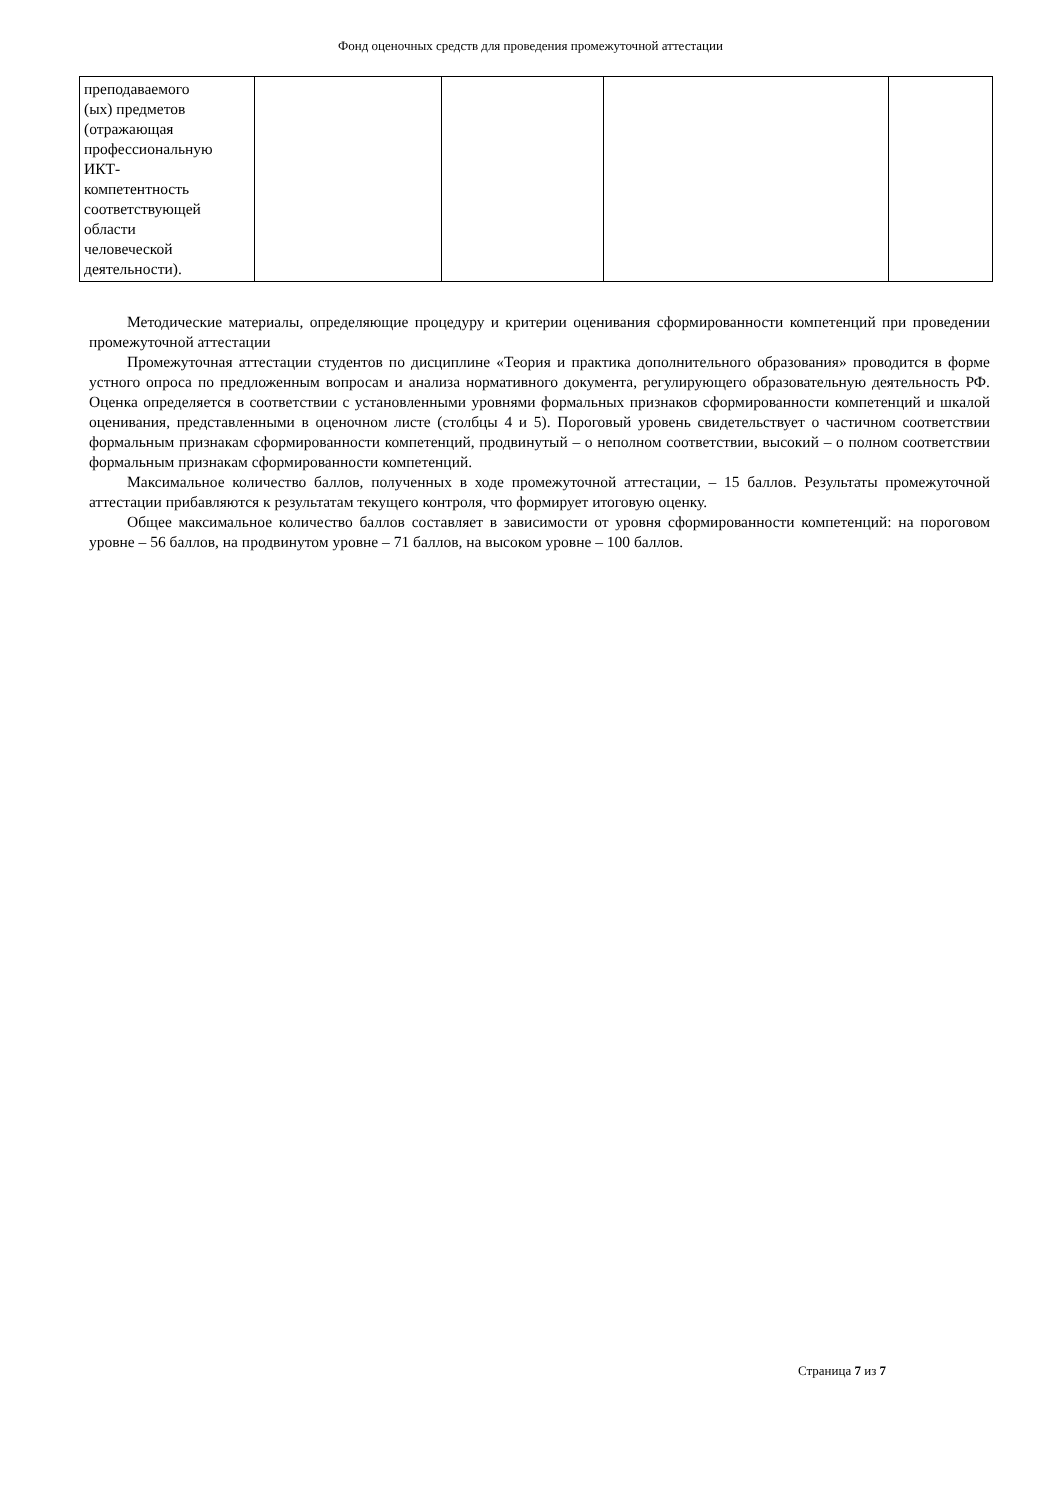Фонд оценочных средств для проведения промежуточной аттестации
| преподаваемого (ых) предметов (отражающая профессиональную ИКТ- компетентность соответствующей области человеческой деятельности). | | | | |
Методические материалы, определяющие процедуру и критерии оценивания сформированности компетенций при проведении промежуточной аттестации
Промежуточная аттестации студентов по дисциплине «Теория и практика дополнительного образования» проводится в форме устного опроса по предложенным вопросам и анализа нормативного документа, регулирующего образовательную деятельность РФ. Оценка определяется в соответствии с установленными уровнями формальных признаков сформированности компетенций и шкалой оценивания, представленными в оценочном листе (столбцы 4 и 5). Пороговый уровень свидетельствует о частичном соответствии формальным признакам сформированности компетенций, продвинутый – о неполном соответствии, высокий – о полном соответствии формальным признакам сформированности компетенций.
Максимальное количество баллов, полученных в ходе промежуточной аттестации, – 15 баллов. Результаты промежуточной аттестации прибавляются к результатам текущего контроля, что формирует итоговую оценку.
Общее максимальное количество баллов составляет в зависимости от уровня сформированности компетенций: на пороговом уровне – 56 баллов, на продвинутом уровне – 71 баллов, на высоком уровне – 100 баллов.
Страница 7 из 7